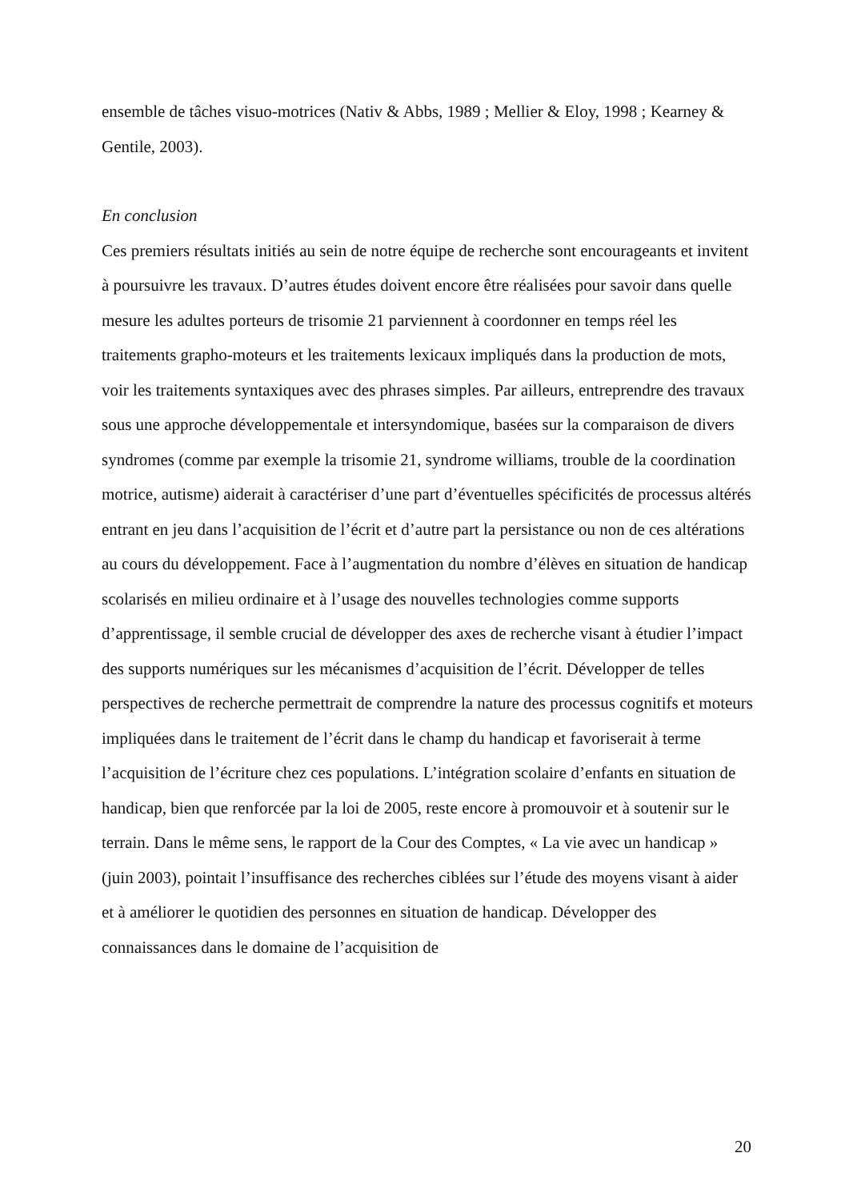ensemble de tâches visuo-motrices (Nativ & Abbs, 1989 ; Mellier & Eloy, 1998 ; Kearney & Gentile, 2003).
En conclusion
Ces premiers résultats initiés au sein de notre équipe de recherche sont encourageants et invitent à poursuivre les travaux. D’autres études doivent encore être réalisées pour savoir dans quelle mesure les adultes porteurs de trisomie 21 parviennent à coordonner en temps réel les traitements grapho-moteurs et les traitements lexicaux impliqués dans la production de mots, voir les traitements syntaxiques avec des phrases simples. Par ailleurs, entreprendre des travaux sous une approche développementale et intersyndomique, basées sur la comparaison de divers syndromes (comme par exemple la trisomie 21, syndrome williams, trouble de la coordination motrice, autisme) aiderait à caractériser d’une part d’éventuelles spécificités de processus altérés entrant en jeu dans l’acquisition de l’écrit et d’autre part la persistance ou non de ces altérations au cours du développement. Face à l’augmentation du nombre d’élèves en situation de handicap scolarisés en milieu ordinaire et à l’usage des nouvelles technologies comme supports d’apprentissage, il semble crucial de développer des axes de recherche visant à étudier l’impact des supports numériques sur les mécanismes d’acquisition de l’écrit. Développer de telles perspectives de recherche permettrait de comprendre la nature des processus cognitifs et moteurs impliquées dans le traitement de l’écrit dans le champ du handicap et favoriserait à terme l’acquisition de l’écriture chez ces populations. L’intégration scolaire d’enfants en situation de handicap, bien que renforcée par la loi de 2005, reste encore à promouvoir et à soutenir sur le terrain. Dans le même sens, le rapport de la Cour des Comptes, « La vie avec un handicap » (juin 2003), pointait l’insuffisance des recherches ciblées sur l’étude des moyens visant à aider et à améliorer le quotidien des personnes en situation de handicap. Développer des connaissances dans le domaine de l’acquisition de
20